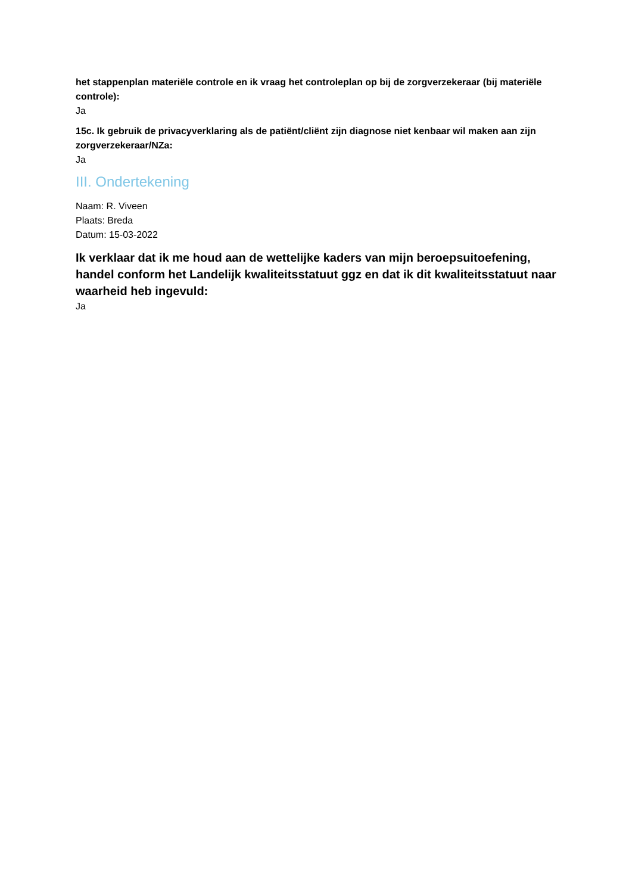het stappenplan materiële controle en ik vraag het controleplan op bij de zorgverzekeraar (bij materiële controle):
Ja
15c. Ik gebruik de privacyverklaring als de patiënt/cliënt zijn diagnose niet kenbaar wil maken aan zijn zorgverzekeraar/NZa:
Ja
III. Ondertekening
Naam: R. Viveen
Plaats: Breda
Datum: 15-03-2022
Ik verklaar dat ik me houd aan de wettelijke kaders van mijn beroepsuitoefening, handel conform het Landelijk kwaliteitsstatuut ggz en dat ik dit kwaliteitsstatuut naar waarheid heb ingevuld:
Ja